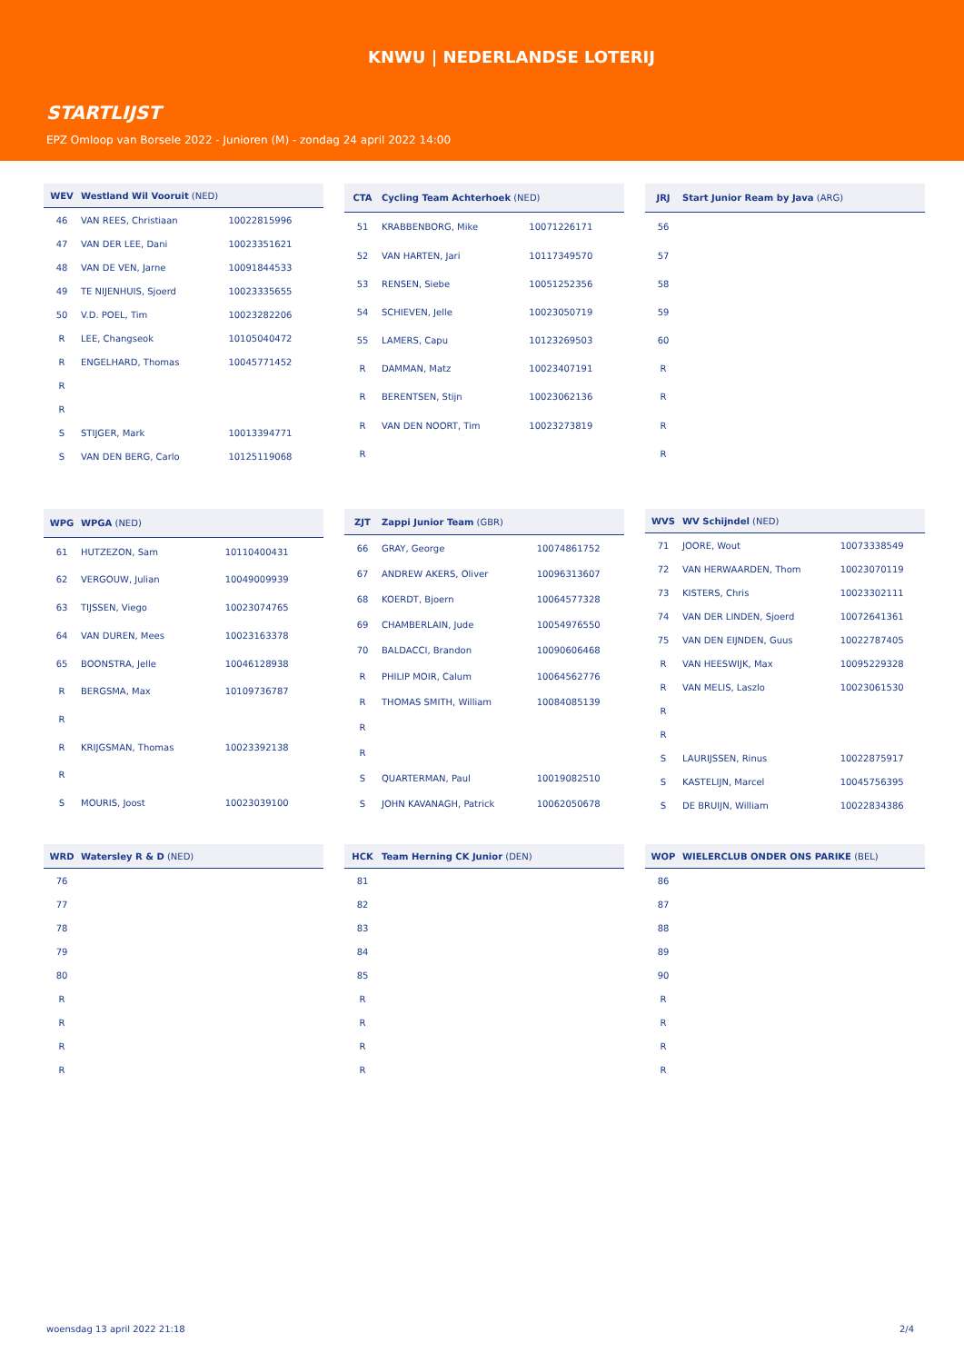KNWU | NEDERLANDSE LOTERIJ
STARTLIJST
EPZ Omloop van Borsele 2022 - Junioren (M) - zondag 24 april 2022 14:00
| WEV | Westland Wil Vooruit (NED) | |
| --- | --- | --- |
| 46 | VAN REES, Christiaan | 10022815996 |
| 47 | VAN DER LEE, Dani | 10023351621 |
| 48 | VAN DE VEN, Jarne | 10091844533 |
| 49 | TE NIJENHUIS, Sjoerd | 10023335655 |
| 50 | V.D. POEL, Tim | 10023282206 |
| R | LEE, Changseok | 10105040472 |
| R | ENGELHARD, Thomas | 10045771452 |
| R | | |
| R | | |
| S | STIJGER, Mark | 10013394771 |
| S | VAN DEN BERG, Carlo | 10125119068 |
| CTA | Cycling Team Achterhoek (NED) | |
| --- | --- | --- |
| 51 | KRABBENBORG, Mike | 10071226171 |
| 52 | VAN HARTEN, Jari | 10117349570 |
| 53 | RENSEN, Siebe | 10051252356 |
| 54 | SCHIEVEN, Jelle | 10023050719 |
| 55 | LAMERS, Capu | 10123269503 |
| R | DAMMAN, Matz | 10023407191 |
| R | BERENTSEN, Stijn | 10023062136 |
| R | VAN DEN NOORT, Tim | 10023273819 |
| R | | |
| JRJ | Start Junior Ream by Java (ARG) | |
| --- | --- | --- |
| 56 | | |
| 57 | | |
| 58 | | |
| 59 | | |
| 60 | | |
| R | | |
| R | | |
| R | | |
| R | | |
| WPG | WPGA (NED) | |
| --- | --- | --- |
| 61 | HUTZEZON, Sam | 10110400431 |
| 62 | VERGOUW, Julian | 10049009939 |
| 63 | TIJSSEN, Viego | 10023074765 |
| 64 | VAN DUREN, Mees | 10023163378 |
| 65 | BOONSTRA, Jelle | 10046128938 |
| R | BERGSMA, Max | 10109736787 |
| R | | |
| R | KRIJGSMAN, Thomas | 10023392138 |
| R | | |
| S | MOURIS, Joost | 10023039100 |
| ZJT | Zappi Junior Team (GBR) | |
| --- | --- | --- |
| 66 | GRAY, George | 10074861752 |
| 67 | ANDREW AKERS, Oliver | 10096313607 |
| 68 | KOERDT, Bjoern | 10064577328 |
| 69 | CHAMBERLAIN, Jude | 10054976550 |
| 70 | BALDACCI, Brandon | 10090606468 |
| R | PHILIP MOIR, Calum | 10064562776 |
| R | THOMAS SMITH, William | 10084085139 |
| R | | |
| R | | |
| S | QUARTERMAN, Paul | 10019082510 |
| S | JOHN KAVANAGH, Patrick | 10062050678 |
| WVS | WV Schijndel (NED) | |
| --- | --- | --- |
| 71 | JOORE, Wout | 10073338549 |
| 72 | VAN HERWAARDEN, Thom | 10023070119 |
| 73 | KISTERS, Chris | 10023302111 |
| 74 | VAN DER LINDEN, Sjoerd | 10072641361 |
| 75 | VAN DEN EIJNDEN, Guus | 10022787405 |
| R | VAN HEESWIJK, Max | 10095229328 |
| R | VAN MELIS, Laszlo | 10023061530 |
| R | | |
| R | | |
| S | LAURIJSSEN, Rinus | 10022875917 |
| S | KASTELIJN, Marcel | 10045756395 |
| S | DE BRUIJN, William | 10022834386 |
| WRD | Watersley R & D (NED) |
| --- | --- |
| 76 | |
| 77 | |
| 78 | |
| 79 | |
| 80 | |
| R | |
| R | |
| R | |
| R | |
| HCK | Team Herning CK Junior (DEN) |
| --- | --- |
| 81 | |
| 82 | |
| 83 | |
| 84 | |
| 85 | |
| R | |
| R | |
| R | |
| R | |
| WOP | WIELERCLUB ONDER ONS PARIKE (BEL) |
| --- | --- |
| 86 | |
| 87 | |
| 88 | |
| 89 | |
| 90 | |
| R | |
| R | |
| R | |
| R | |
woensdag 13 april 2022 21:18 2/4